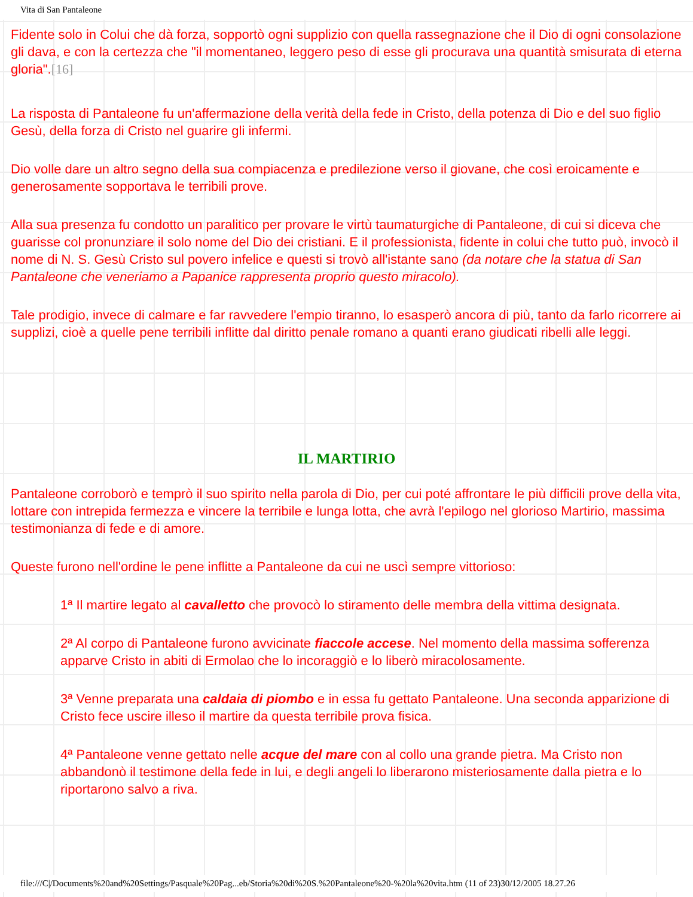Vita di San Pantaleone
Fidente solo in Colui che dà forza, sopportò ogni supplizio con quella rassegnazione che il Dio di ogni consolazione gli dava, e con la certezza che "il momentaneo, leggero peso di esse gli procurava una quantità smisurata di eterna gloria".[16]
La risposta di Pantaleone fu un'affermazione della verità della fede in Cristo, della potenza di Dio e del suo figlio Gesù, della forza di Cristo nel guarire gli infermi.
Dio volle dare un altro segno della sua compiacenza e predilezione verso il giovane, che così eroicamente e generosamente sopportava le terribili prove.
Alla sua presenza fu condotto un paralitico per provare le virtù taumaturgiche di Pantaleone, di cui si diceva che guarisse col pronunziare il solo nome del Dio dei cristiani. E il professionista, fidente in colui che tutto può, invocò il nome di N. S. Gesù Cristo sul povero infelice e questi si trovò all'istante sano (da notare che la statua di San Pantaleone che veneriamo a Papanice rappresenta proprio questo miracolo).
Tale prodigio, invece di calmare e far ravvedere l'empio tiranno, lo esasperò ancora di più, tanto da farlo ricorrere ai supplizi, cioè a quelle pene terribili inflitte dal diritto penale romano a quanti erano giudicati ribelli alle leggi.
IL MARTIRIO
Pantaleone corroborò e temprò il suo spirito nella parola di Dio, per cui poté affrontare le più difficili prove della vita, lottare con intrepida fermezza e vincere la terribile e lunga lotta, che avrà l'epilogo nel glorioso Martirio, massima testimonianza di fede e di amore.
Queste furono nell'ordine le pene inflitte a Pantaleone da cui ne uscì sempre vittorioso:
1ª Il martire legato al cavalletto che provocò lo stiramento delle membra della vittima designata.
2ª Al corpo di Pantaleone furono avvicinate fiaccole accese. Nel momento della massima sofferenza apparve Cristo in abiti di Ermolao che lo incoraggiò e lo liberò miracolosamente.
3ª Venne preparata una caldaia di piombo e in essa fu gettato Pantaleone. Una seconda apparizione di Cristo fece uscire illeso il martire da questa terribile prova fisica.
4ª Pantaleone venne gettato nelle acque del mare con al collo una grande pietra. Ma Cristo non abbandonò il testimone della fede in lui, e degli angeli lo liberarono misteriosamente dalla pietra e lo riportarono salvo a riva.
file:///C|/Documents%20and%20Settings/Pasquale%20Pag...eb/Storia%20di%20S.%20Pantaleone%20-%20la%20vita.htm (11 of 23)30/12/2005 18.27.26